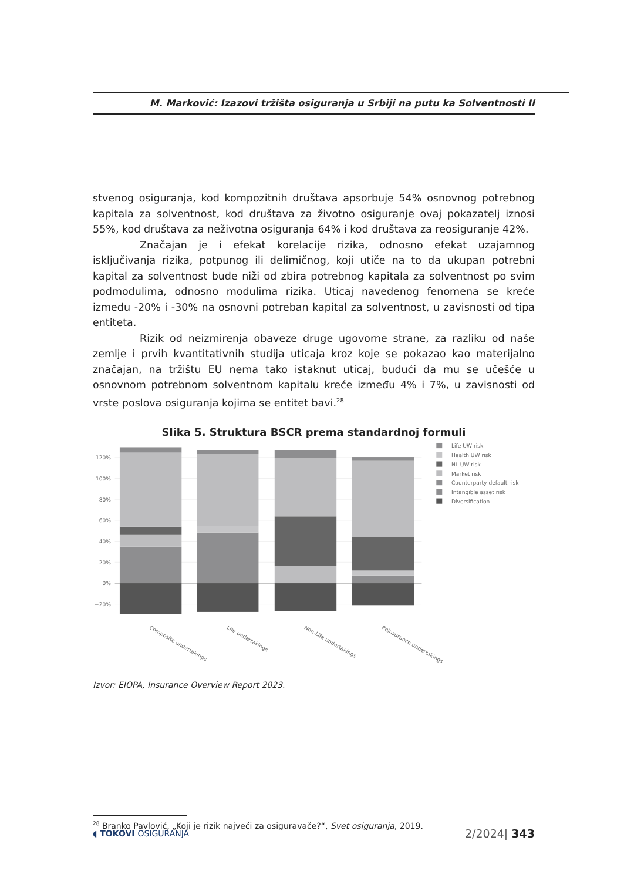M. Marković: Izazovi tržišta osiguranja u Srbiji na putu ka Solventnosti II
stvenog osiguranja, kod kompozitnih društava apsorbuje 54% osnovnog potrebnog kapitala za solventnost, kod društava za životno osiguranje ovaj pokazatelj iznosi 55%, kod društava za neživotna osiguranja 64% i kod društava za reosiguranje 42%.
Značajan je i efekat korelacije rizika, odnosno efekat uzajamnog isključivanja rizika, potpunog ili delimičnog, koji utiče na to da ukupan potrebni kapital za solventnost bude niži od zbira potrebnog kapitala za solventnost po svim podmodulima, odnosno modulima rizika. Uticaj navedenog fenomena se kreće između -20% i -30% na osnovni potreban kapital za solventnost, u zavisnosti od tipa entiteta.
Rizik od neizmirenja obaveze druge ugovorne strane, za razliku od naše zemlje i prvih kvantitativnih studija uticaja kroz koje se pokazao kao materijalno značajan, na tržištu EU nema tako istaknut uticaj, budući da mu se učešće u osnovnom potrebnom solventnom kapitalu kreće između 4% i 7%, u zavisnosti od vrste poslova osiguranja kojima se entitet bavi.<sup>28</sup>
Slika 5. Struktura BSCR prema standardnoj formuli
120%
100%
80%
60%
40%
20%
0%
−20%
Composite undertakings
Life undertakings
Non-Life undertakings
Reinsurance undertakings
Life UW risk
Health UW risk
NL UW risk
Market risk
Counterparty default risk
Intangible asset risk
Diversification
Izvor: EIOPA, Insurance Overview Report 2023.
<sup>28</sup> Branko Pavlović, „Koji je rizik najveći za osiguravače?“, Svet osiguranja, 2019.
◖ TOKOVI OSIGURANJA 2/2024| 343